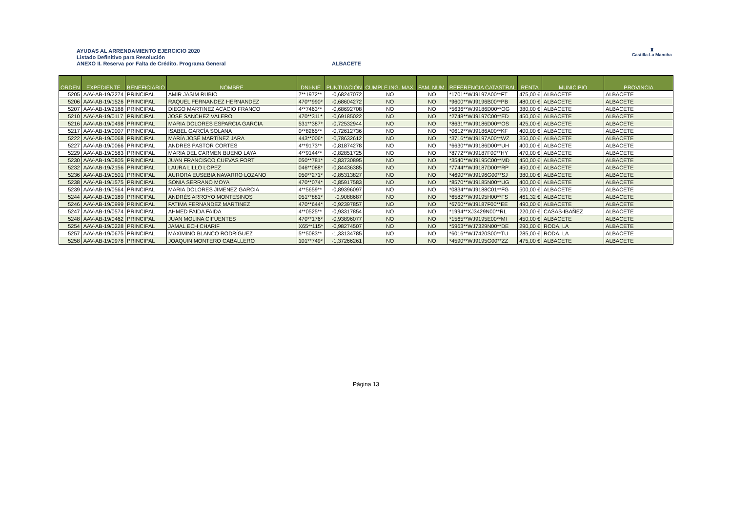AYUDAS AL ARRENDAMIENTO EJERCICIO 2020
Listado Definitivo para Resolución
ANEXO II. Reserva por Falta de Crédito. Programa General
ALBACETE
♜
Castilla-La Mancha
| ORDEN | EXPEDIENTE | BENEFICIARIO | NOMBRE | DNI-NIE | PUNTUACIÓN | CUMPLE ING. MAX. | FAM. NUM. | REFERENCIA CATASTRAL | RENTA | MUNICIPIO | PROVINCIA |
| --- | --- | --- | --- | --- | --- | --- | --- | --- | --- | --- | --- |
| 5205 | AAV-AB-19/2274 | PRINCIPAL | AMIR JASIM RUBIO | 7**1972** | -0,68247072 | NO | NO | *1701**WJ9197A00**FT | 475,00 € | ALBACETE | ALBACETE |
| 5206 | AAV-AB-19/1526 | PRINCIPAL | RAQUEL FERNANDEZ HERNANDEZ | 470**990* | -0,68604272 | NO | NO | *9600**WJ9196B00**PB | 480,00 € | ALBACETE | ALBACETE |
| 5207 | AAV-AB-19/2188 | PRINCIPAL | DIEGO MARTINEZ ACACIO FRANCO | 4**7463** | -0,68692708 | NO | NO | *5636**WJ9186D00**OG | 380,00 € | ALBACETE | ALBACETE |
| 5210 | AAV-AB-19/0117 | PRINCIPAL | JOSE SANCHEZ VALERO | 470**311* | -0,69185022 | NO | NO | *2748**WJ9197C00**ED | 450,00 € | ALBACETE | ALBACETE |
| 5216 | AAV-AB-19/0498 | PRINCIPAL | MARIA DOLORES ESPARCIA GARCIA | 531**387* | -0,72532944 | NO | NO | *8631**WJ9186D00**OS | 425,00 € | ALBACETE | ALBACETE |
| 5217 | AAV-AB-19/0007 | PRINCIPAL | ISABEL GARCÍA SOLANA | 0**8265** | -0,72612736 | NO | NO | *0612**WJ9186A00**KF | 400,00 € | ALBACETE | ALBACETE |
| 5222 | AAV-AB-19/0068 | PRINCIPAL | MARÍA JOSÉ MARTÍNEZ JARA | 443**006* | -0,78632612 | NO | NO | *3716**WJ9197A00**WZ | 350,00 € | ALBACETE | ALBACETE |
| 5227 | AAV-AB-19/0066 | PRINCIPAL | ANDRES PASTOR CORTES | 4**9173** | -0,81874278 | NO | NO | *6630**WJ9186D00**UH | 400,00 € | ALBACETE | ALBACETE |
| 5229 | AAV-AB-19/0583 | PRINCIPAL | MARIA DEL CARMEN BUENO LAYA | 4**9144** | -0,82851725 | NO | NO | *8772**WJ9187F00**HY | 470,00 € | ALBACETE | ALBACETE |
| 5230 | AAV-AB-19/0805 | PRINCIPAL | JUAN FRANCISCO CUEVAS FORT | 050**781* | -0,83730895 | NO | NO | *3540**WJ9195C00**MD | 450,00 € | ALBACETE | ALBACETE |
| 5232 | AAV-AB-19/2156 | PRINCIPAL | LAURA LILLO LOPEZ | 046**088* | -0,84436385 | NO | NO | *7744**WJ9187D00**RP | 450,00 € | ALBACETE | ALBACETE |
| 5236 | AAV-AB-19/0501 | PRINCIPAL | AURORA EUSEBIA NAVARRO LOZANO | 050**271* | -0,85313827 | NO | NO | *4690**WJ9196G00**SJ | 380,00 € | ALBACETE | ALBACETE |
| 5238 | AAV-AB-19/1575 | PRINCIPAL | SONIA SERRANO MOYA | 470**074* | -0,85917583 | NO | NO | *8570**WJ9185N00**UG | 400,00 € | ALBACETE | ALBACETE |
| 5239 | AAV-AB-19/0564 | PRINCIPAL | MARIA DOLORES JIMENEZ GARCIA | 4**5659** | -0,89396097 | NO | NO | *0834**WJ9188C01**FG | 500,00 € | ALBACETE | ALBACETE |
| 5244 | AAV-AB-19/0189 | PRINCIPAL | ANDRÉS ARROYO MONTESINOS | 051**881* | -0,9088687 | NO | NO | *6582**WJ9195H00**FS | 461,32 € | ALBACETE | ALBACETE |
| 5246 | AAV-AB-19/0999 | PRINCIPAL | FATIMA FERNANDEZ MARTINEZ | 470**644* | -0,92397857 | NO | NO | *6760**WJ9187F00**EE | 490,00 € | ALBACETE | ALBACETE |
| 5247 | AAV-AB-19/0574 | PRINCIPAL | AHMED FAIDA FAIDA | 4**0525** | -0,93317854 | NO | NO | *1994**XJ3429N00**RL | 220,00 € | CASAS-IBAÑEZ | ALBACETE |
| 5248 | AAV-AB-19/0462 | PRINCIPAL | JUAN MOLINA CIFUENTES | 470**176* | -0,93896077 | NO | NO | *1565**WJ9195E00**MI | 450,00 € | ALBACETE | ALBACETE |
| 5254 | AAV-AB-19/0228 | PRINCIPAL | JAMAL ECH CHARIF | X65**115* | -0,98274507 | NO | NO | *5963**WJ7329N00**DE | 290,00 € | RODA, LA | ALBACETE |
| 5257 | AAV-AB-19/0675 | PRINCIPAL | MAXIMINO BLANCO RODRÍGUEZ | 5**5083** | -1,33134785 | NO | NO | *6016**WJ7420S00**TU | 285,00 € | RODA, LA | ALBACETE |
| 5258 | AAV-AB-19/0978 | PRINCIPAL | JOAQUIN MONTERO CABALLERO | 101**749* | -1,37266261 | NO | NO | *4590**WJ9195G00**ZZ | 475,00 € | ALBACETE | ALBACETE |
Página 13